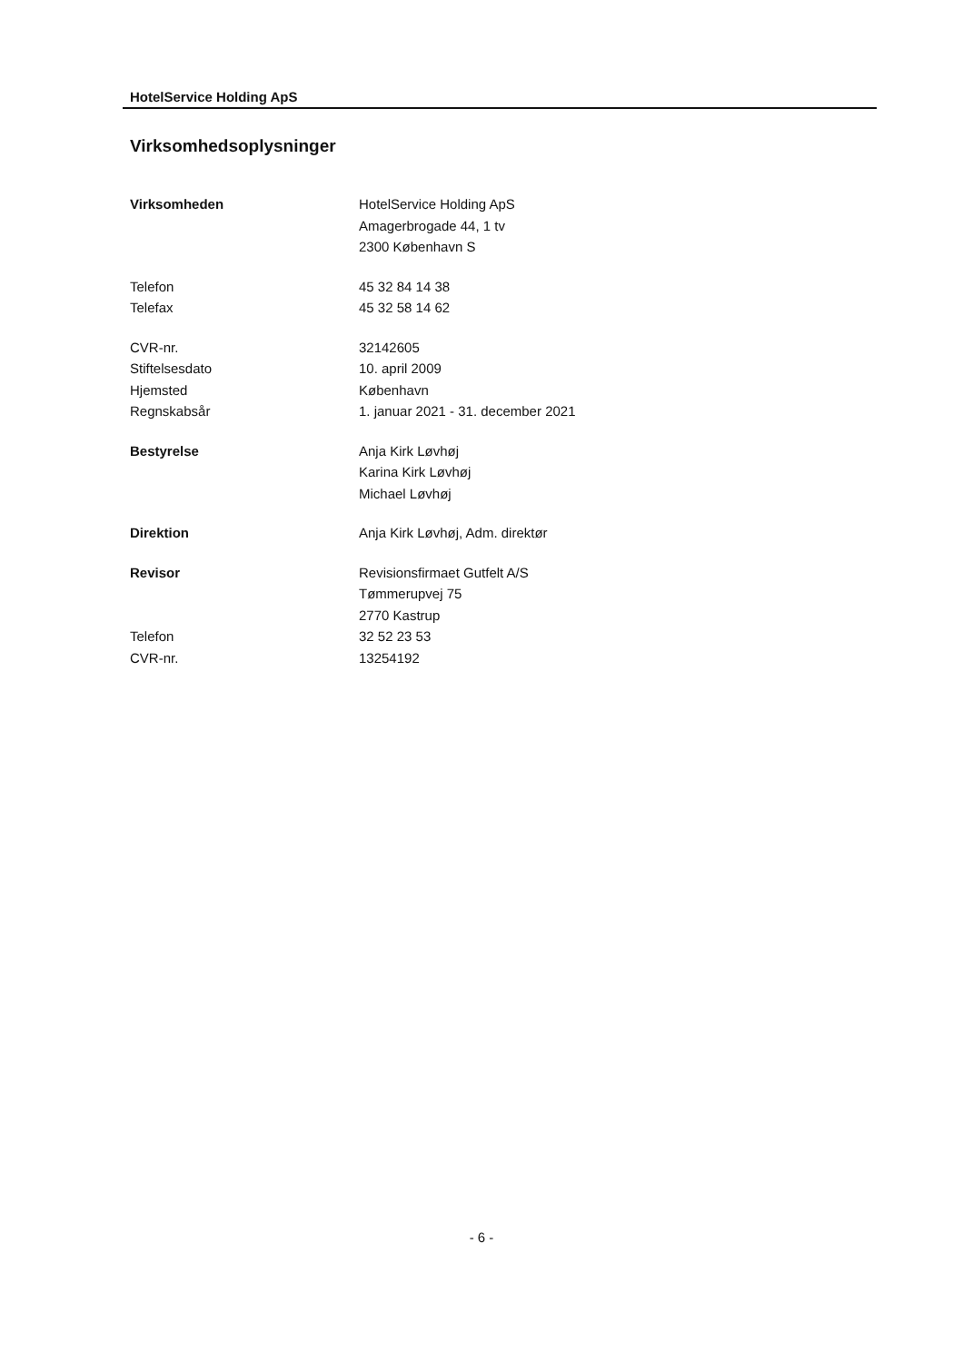HotelService Holding ApS
Virksomhedsoplysninger
| Virksomheden | HotelService Holding ApS |
| | Amagerbrogade 44, 1 tv |
| | 2300 København S |
| Telefon | 45 32 84 14 38 |
| Telefax | 45 32 58 14 62 |
| CVR-nr. | 32142605 |
| Stiftelsesdato | 10. april 2009 |
| Hjemsted | København |
| Regnskabsår | 1. januar 2021 - 31. december 2021 |
| Bestyrelse | Anja Kirk Løvhøj |
| | Karina Kirk Løvhøj |
| | Michael Løvhøj |
| Direktion | Anja Kirk Løvhøj, Adm. direktør |
| Revisor | Revisionsfirmaet Gutfelt A/S |
| | Tømmerupvej 75 |
| | 2770 Kastrup |
| Telefon | 32 52 23 53 |
| CVR-nr. | 13254192 |
- 6 -